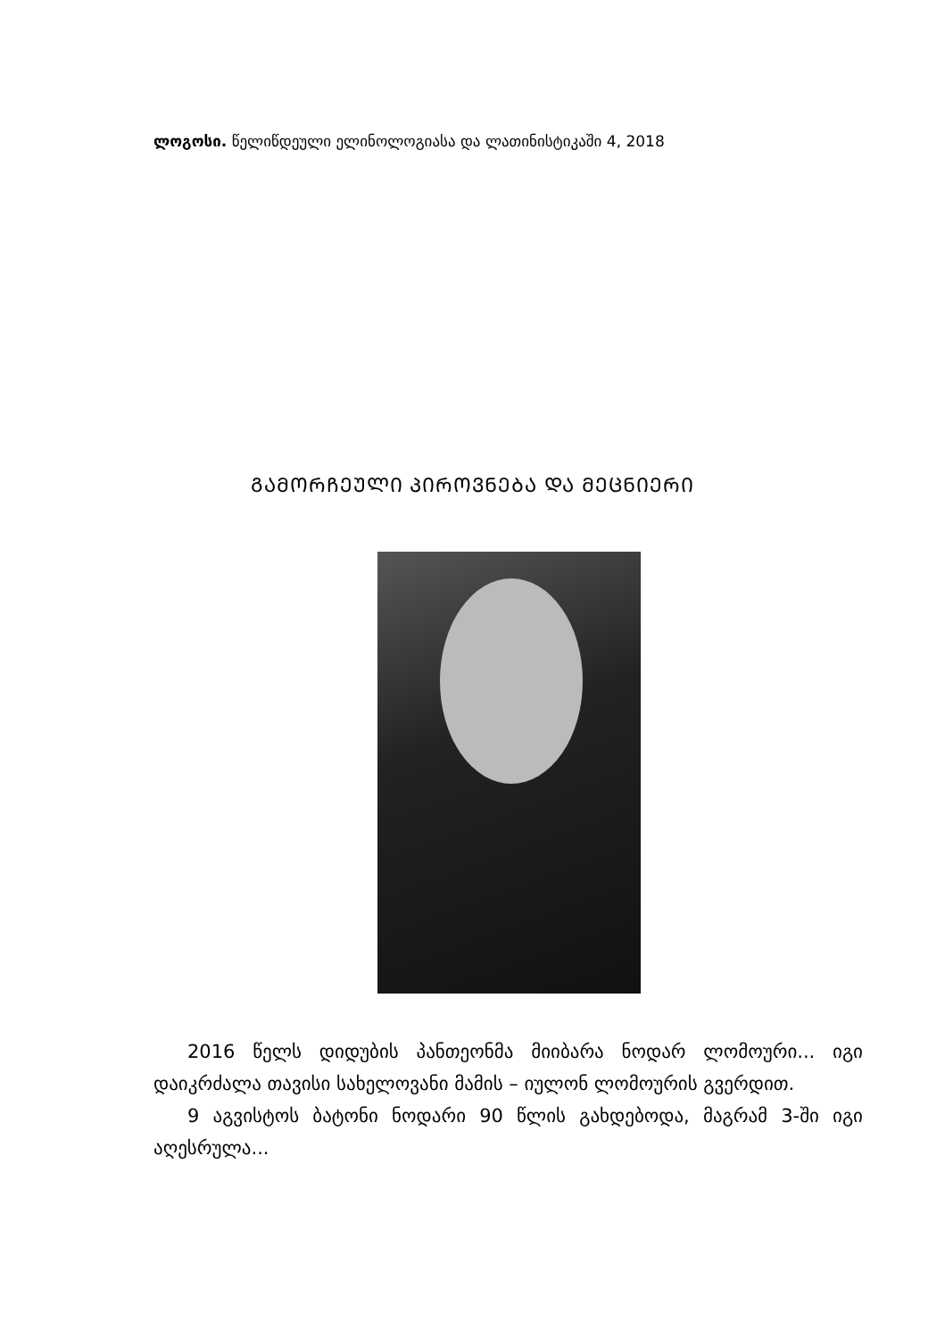ლოგოსი. წელიწდეული ელინოლოგიასა და ლათინისტიკაში 4, 2018
ᲒᲐᲛᲝᲠᲩᲔᲣᲚᲘ ᲞᲘᲠᲝᲕᲜᲔᲑᲐ ᲓᲐ ᲛᲔᲪᲜᲘᲔᲠᲘ
2016 წელს დიდუბის პანთეონმა მიიბარა ნოდარ ლომო­ური... იგი დაიკრძალა თავისი სახელოვანი მამის – იულონ ლომოურის გვერდით.
9 აგვისტოს ბატონი ნოდარი 90 წლის გახდებოდა, მაგრამ 3-ში იგი აღესრულა...